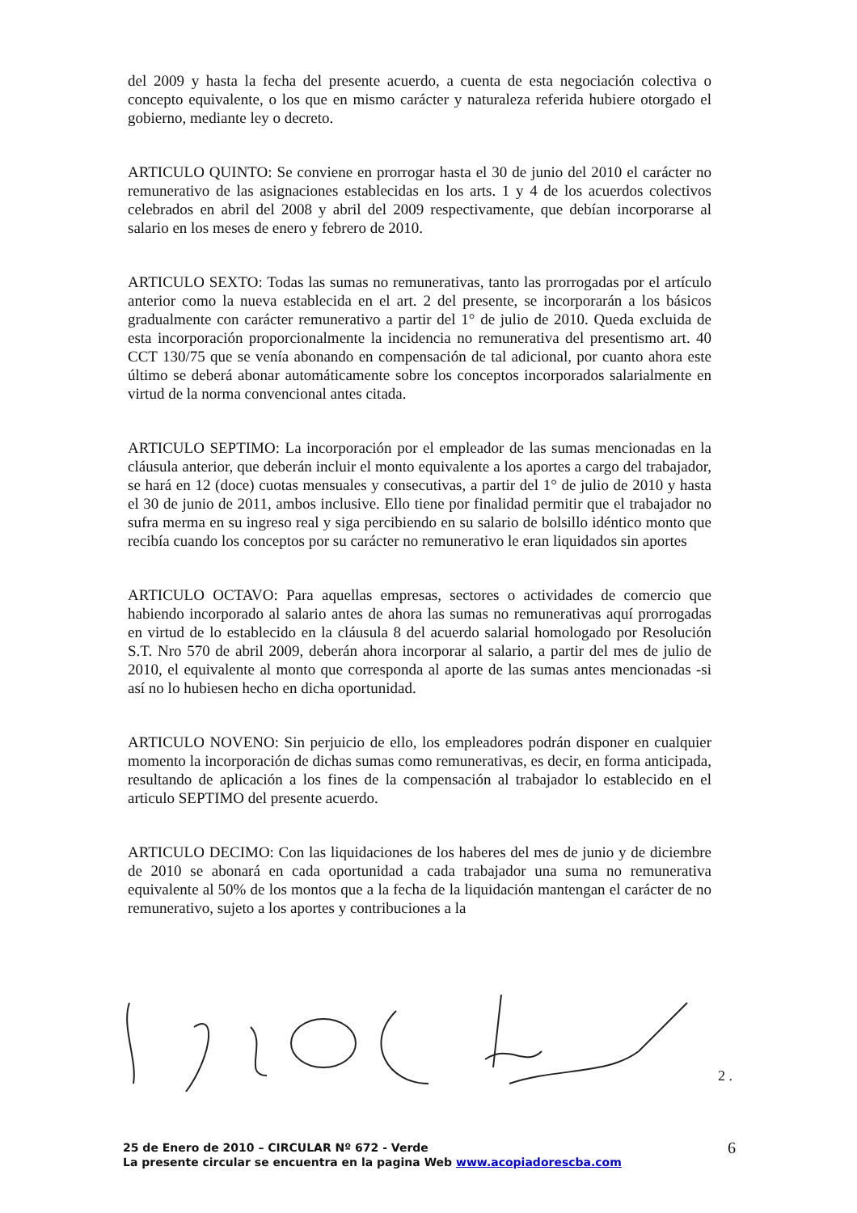del 2009 y hasta la fecha del presente acuerdo, a cuenta de esta negociación colectiva o concepto equivalente, o los que en mismo carácter y naturaleza referida hubiere otorgado el gobierno, mediante ley o decreto.
ARTICULO QUINTO: Se conviene en prorrogar hasta el 30 de junio del 2010 el carácter no remunerativo de las asignaciones establecidas en los arts. 1 y 4 de los acuerdos colectivos celebrados en abril del 2008 y abril del 2009 respectivamente, que debían incorporarse al salario en los meses de enero y febrero de 2010.
ARTICULO SEXTO: Todas las sumas no remunerativas, tanto las prorrogadas por el artículo anterior como la nueva establecida en el art. 2 del presente, se incorporarán a los básicos gradualmente con carácter remunerativo a partir del 1° de julio de 2010. Queda excluida de esta incorporación proporcionalmente la incidencia no remunerativa del presentismo art. 40 CCT 130/75 que se venía abonando en compensación de tal adicional, por cuanto ahora este último se deberá abonar automáticamente sobre los conceptos incorporados salarialmente en virtud de la norma convencional antes citada.
ARTICULO SEPTIMO: La incorporación por el empleador de las sumas mencionadas en la cláusula anterior, que deberán incluir el monto equivalente a los aportes a cargo del trabajador, se hará en 12 (doce) cuotas mensuales y consecutivas, a partir del 1° de julio de 2010 y hasta el 30 de junio de 2011, ambos inclusive. Ello tiene por finalidad permitir que el trabajador no sufra merma en su ingreso real y siga percibiendo en su salario de bolsillo idéntico monto que recibía cuando los conceptos por su carácter no remunerativo le eran liquidados sin aportes
ARTICULO OCTAVO: Para aquellas empresas, sectores o actividades de comercio que habiendo incorporado al salario antes de ahora las sumas no remunerativas aquí prorrogadas en virtud de lo establecido en la cláusula 8 del acuerdo salarial homologado por Resolución S.T. Nro 570 de abril 2009, deberán ahora incorporar al salario, a partir del mes de julio de 2010, el equivalente al monto que corresponda al aporte de las sumas antes mencionadas -si así no lo hubiesen hecho en dicha oportunidad.
ARTICULO NOVENO: Sin perjuicio de ello, los empleadores podrán disponer en cualquier momento la incorporación de dichas sumas como remunerativas, es decir, en forma anticipada, resultando de aplicación a los fines de la compensación al trabajador lo establecido en el articulo SEPTIMO del presente acuerdo.
ARTICULO DECIMO: Con las liquidaciones de los haberes del mes de junio y de diciembre de 2010 se abonará en cada oportunidad a cada trabajador una suma no remunerativa equivalente al 50% de los montos que a la fecha de la liquidación mantengan el carácter de no remunerativo, sujeto a los aportes y contribuciones a la
2 .
25 de Enero de 2010 – CIRCULAR Nº 672 - Verde
La presente circular se encuentra en la pagina Web www.acopiadorescba.com
6